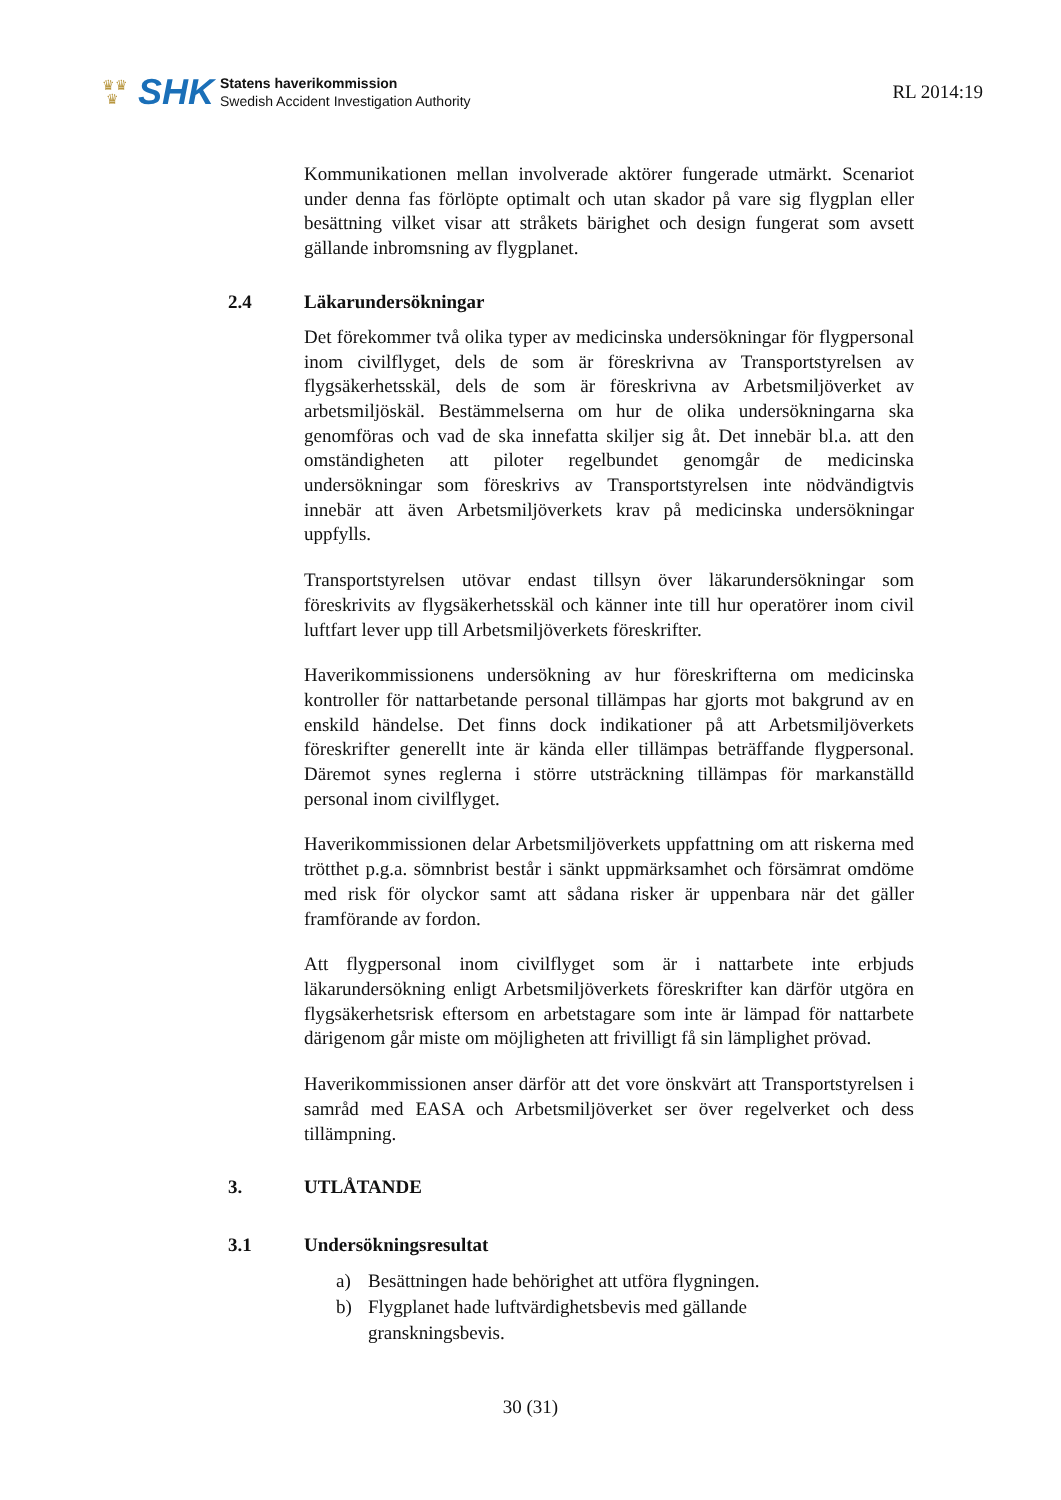♛♛
♛
SHK
Statens haverikommission
Swedish Accident Investigation Authority
RL 2014:19
Kommunikationen mellan involverade aktörer fungerade utmärkt. Scenariot under denna fas förlöpte optimalt och utan skador på vare sig flygplan eller besättning vilket visar att stråkets bärighet och design fungerat som avsett gällande inbromsning av flygplanet.
2.4 Läkarundersökningar
Det förekommer två olika typer av medicinska undersökningar för flygpersonal inom civilflyget, dels de som är föreskrivna av Transportstyrelsen av flygsäkerhetsskäl, dels de som är föreskrivna av Arbetsmiljöverket av arbetsmiljöskäl. Bestämmelserna om hur de olika undersökningarna ska genomföras och vad de ska innefatta skiljer sig åt. Det innebär bl.a. att den omständigheten att piloter regelbundet genomgår de medicinska undersökningar som föreskrivs av Transportstyrelsen inte nödvändigtvis innebär att även Arbetsmiljöverkets krav på medicinska undersökningar uppfylls.
Transportstyrelsen utövar endast tillsyn över läkarundersökningar som föreskrivits av flygsäkerhetsskäl och känner inte till hur operatörer inom civil luftfart lever upp till Arbetsmiljöverkets föreskrifter.
Haverikommissionens undersökning av hur föreskrifterna om medicinska kontroller för nattarbetande personal tillämpas har gjorts mot bakgrund av en enskild händelse. Det finns dock indikationer på att Arbetsmiljöverkets föreskrifter generellt inte är kända eller tillämpas beträffande flygpersonal. Däremot synes reglerna i större utsträckning tillämpas för markanställd personal inom civilflyget.
Haverikommissionen delar Arbetsmiljöverkets uppfattning om att riskerna med trötthet p.g.a. sömnbrist består i sänkt uppmärksamhet och försämrat omdöme med risk för olyckor samt att sådana risker är uppenbara när det gäller framförande av fordon.
Att flygpersonal inom civilflyget som är i nattarbete inte erbjuds läkarundersökning enligt Arbetsmiljöverkets föreskrifter kan därför utgöra en flygsäkerhetsrisk eftersom en arbetstagare som inte är lämpad för nattarbete därigenom går miste om möjligheten att frivilligt få sin lämplighet prövad.
Haverikommissionen anser därför att det vore önskvärt att Transportstyrelsen i samråd med EASA och Arbetsmiljöverket ser över regelverket och dess tillämpning.
3. UTLÅTANDE
3.1 Undersökningsresultat
a) Besättningen hade behörighet att utföra flygningen.
b) Flygplanet hade luftvärdighetsbevis med gällande
granskningsbevis.
30 (31)